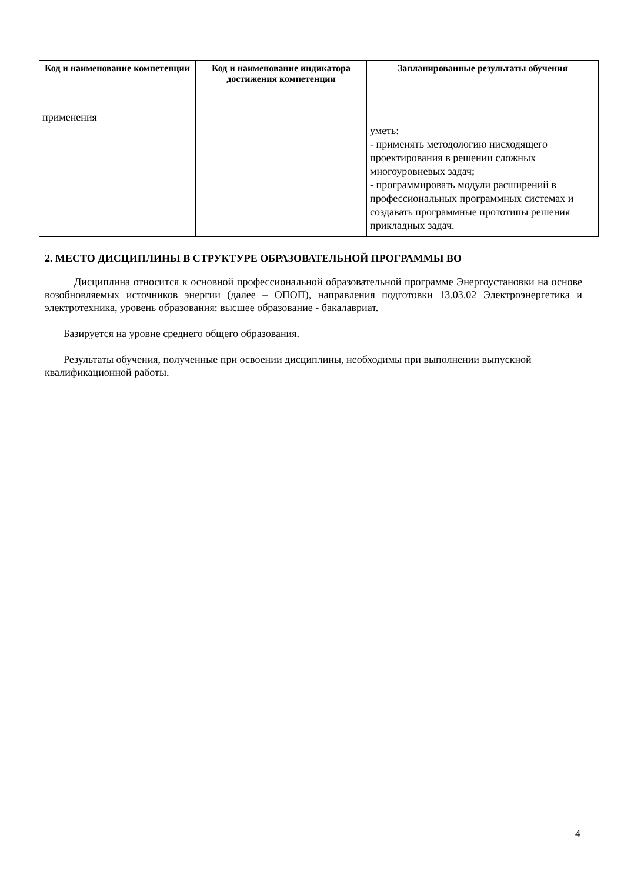| Код и наименование компетенции | Код и наименование индикатора достижения компетенции | Запланированные результаты обучения |
| --- | --- | --- |
| применения | | уметь: - применять методологию нисходящего проектирования в решении сложных многоуровневых задач; - программировать модули расширений в профессиональных программных системах и создавать программные прототипы решения прикладных задач. |
2. МЕСТО ДИСЦИПЛИНЫ В СТРУКТУРЕ ОБРАЗОВАТЕЛЬНОЙ ПРОГРАММЫ ВО
Дисциплина относится к основной профессиональной образовательной программе Энергоустановки на основе возобновляемых источников энергии (далее – ОПОП), направления подготовки 13.03.02 Электроэнергетика и электротехника, уровень образования: высшее образование - бакалавриат.
Базируется на уровне среднего общего образования.
Результаты обучения, полученные при освоении дисциплины, необходимы при выполнении выпускной квалификационной работы.
4